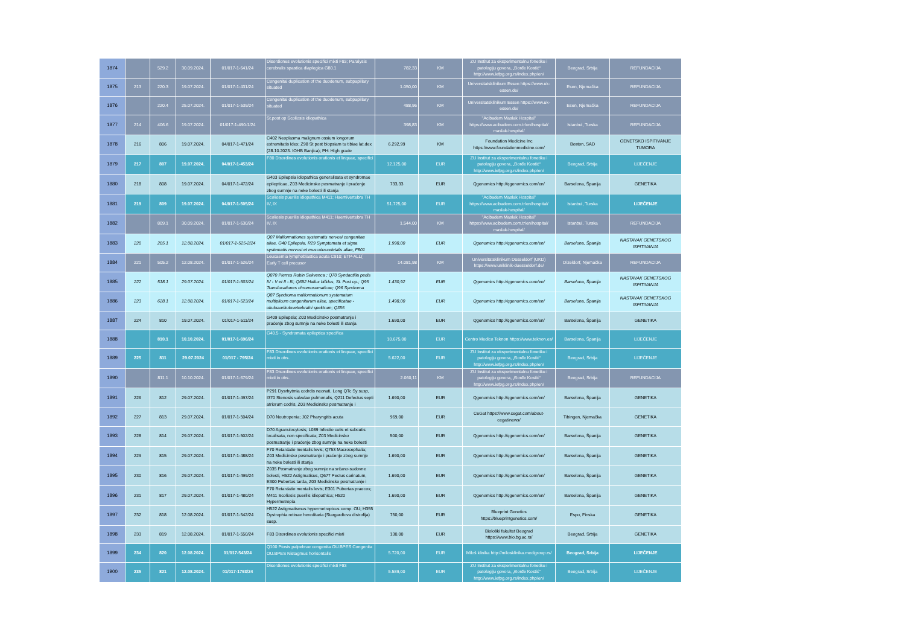| 1874 | | 529.2 | 30.09.2024. | 01/017-1-641/24 | Disordiones evolutionis specifici mixti F83; Paralysis cerebralis spastica diaplegica G80.1 | 782,33 | KM | ZU Institut za eksperimentalnu fonetiku i patologiju govora, „Đorđe Kostić“ http://www.iefpg.org.rs/index.php/en/ | Beograd, Srbija | REFUNDACIJA |
| 1875 | 213 | 220.3 | 19.07.2024. | 01/017-1-431/24 | Congenital duplication of the duodenum, subpapillary situated | 1.050,00 | KM | Universitatsklinikum Essen https://www.uk-essen.de/ | Esen, Njemačka | REFUNDACIJA |
| 1876 | | 220.4 | 25.07.2024. | 01/017-1-539/24 | Congenital duplication of the duodenum, subpapillary situated | 488,96 | KM | Universitatsklinikum Essen https://www.uk-essen.de/ | Esen, Njemačka | REFUNDACIJA |
| 1877 | 214 | 406.6 | 19.07.2024. | 01/017-1-490-1/24 | St.post op Scoliosis idiopathica | 398,83 | KM | "Acibadem Maslak Hospital" https://www.acibadem.com.tr/en/hospital/ maslak-hospital/ | Istanbul, Turska | REFUNDACIJA |
| 1878 | 216 | 806 | 19.07.2024. | 04/017-1-471/24 | C402 Neoplasma malignum ossium longorum extremitatis Idex; Z98 St post biopsiam tu tibiae lat.dex (28.10.2023. IOHB Banjica); PH: High grade | 6.292,99 | KM | Foundation Medicine Inc https://www.foundationmedicine.com/ | Boston, SAD | GENETSKO ISPITIVANJE TUMORA |
| 1879 | 217 | 807 | 19.07.2024. | 04/017-1-453/24 | F80 Disordines evolutionis orationis et linquae, specifici | 12.125,00 | EUR | ZU Institut za eksperimentalnu fonetiku i patologiju govora, „Đorđe Kostić“ http://www.iefpg.org.rs/index.php/en/ | Beograd, Srbija | LIJEČENJE |
| 1880 | 218 | 808 | 19.07.2024. | 04/017-1-472/24 | G403 Epilepsia idiopathica generalisata et syndromae epilepticae, Z03 Medicinsko posmatranje i praćenje zbog sumnje na neke bolesti ili stanja | 733,33 | EUR | Qgenomics http://qgenomics.com/en/ | Barselona, Španija | GENETIKA |
| 1881 | 219 | 809 | 19.07.2024. | 04/017-1-505/24 | Scoliosis puerilis idiopathica M411; Haemivertebra TH IV, IX | 51.725,00 | EUR | "Acibadem Maslak Hospital" https://www.acibadem.com.tr/en/hospital/ maslak-hospital/ | Istanbul, Turska | LIJEČENJE |
| 1882 | | 809.1 | 30.09.2024. | 01/017-1-630/24 | Scoliosis puerilis idiopathica M411; Haemivertebra TH IV, IX | 1.544,00 | KM | "Acibadem Maslak Hospital" https://www.acibadem.com.tr/en/hospital/ maslak-hospital/ | Istanbul, Turska | REFUNDACIJA |
| 1883 | 220 | 205.1 | 12.08.2024. | 01/017-1-525-2/24 | Q07 Malformationes systematis nervosi congenitae aliae, G40 Epilepsia, R29 Symptomata et signa systematis nervosi et musculosceletalis aliae, F801 | 1.998,00 | EUR | Qgenomics http://qgenomics.com/en/ | Barselona, Španija | NASTAVAK GENETSKOG ISPITIVANJA |
| 1884 | 221 | 505.2 | 12.08.2024. | 01/017-1-526/24 | Leucaemia lymphoblastica acuta C910; ETP-ALL( Early T cell precusor | 14.081,98 | KM | Universitätsklinikum Düsseldorf (UKD) https://www.uniklinik-duesseldorf.de/ | Dizeldorf, Njemačka | REFUNDACIJA |
| 1885 | 222 | 518.1 | 29.07.2024. | 01/017-1-503/24 | Q870 Pierres Robin Sekvenca ; Q70 Syndactilia pedis IV - V et II - III; Q692 Hallux bifidus, St. Post op.; Q95 Translocationes chromosomaticae; Q96 Syndroma | 1.430,92 | EUR | Qgenomics http://qgenomics.com/en/ | Barselona, Španija | NASTAVAK GENETSKOG ISPITIVANJA |
| 1886 | 223 | 628.1 | 12.08.2024. | 01/017-1-523/24 | Q87 Syndroma malformationum systematum multiplicum congenitarum aliae, specificatae - okuloaurikulovetrebralni spektrum; Q355 | 1.498,00 | EUR | Qgenomics http://qgenomics.com/en/ | Barselona, Španija | NASTAVAK GENETSKOG ISPITIVANJA |
| 1887 | 224 | 810 | 19.07.2024. | 01/017-1-511/24 | G409 Epilepsia; Z03 Medicinsko posmatranje i praćenje zbog sumnje na neke bolesti ili stanja | 1.690,00 | EUR | Qgenomics http://qgenomics.com/en/ | Barselona, Španija | GENETIKA |
| 1888 | | 810.1 | 10.10.2024. | 01/017-1-696/24 | G40.5 - Syndromata epileptica specifica | 10.675,00 | EUR | Centro Medico Teknon https://www.teknon.es/ | Barselona, Španija | LIJEČENJE |
| 1889 | 225 | 811 | 29.07.2024 | 01/017 - 795/24 | F83 Disordines evolutionis orationis et linquae, specifici mixti in obs. | 5.622,00 | EUR | ZU Institut za eksperimentalnu fonetiku i patologiju govora, „Đorđe Kostić“ http://www.iefpg.org.rs/index.php/en/ | Beograd, Srbija | LIJEČENJE |
| 1890 | | 811.1 | 10.10.2024. | 01/017-1-679/24 | F83 Disordines evolutionis orationis et linquae, specifici mixti in obs. | 2.060,11 | KM | ZU Institut za eksperimentalnu fonetiku i patologiju govora, „Đorđe Kostić“ http://www.iefpg.org.rs/index.php/en/ | Beograd, Srbija | REFUNDACIJA |
| 1891 | 226 | 812 | 29.07.2024. | 01/017-1-497/24 | P291 Dysrhytmia codrdis neonati, Long QTc Sy susp, I370 Stenosis valvulae pulmonalis, Q211 Defectus septi atriorum codris, Z03 Medicinsko posmatranje i | 1.690,00 | EUR | Qgenomics http://qgenomics.com/en/ | Barselona, Španija | GENETIKA |
| 1892 | 227 | 813 | 29.07.2024. | 01/017-1-504/24 | D70 Neutropenia; J02 Pharyngitis acuta | 969,00 | EUR | CeGat https://www.cegat.com/about-cegat/news/ | Tibingen, Njemačka | GENETIKA |
| 1893 | 228 | 814 | 29.07.2024. | 01/017-1-502/24 | D70 Agranulocytosis; L089 Infectio cutis et subcutis localisata, non specificata; Z03 Medicinsko posmatranje i praćenje zbog sumnje na neke bolesti | 500,00 | EUR | Qgenomics http://qgenomics.com/en/ | Barselona, Španija | GENETIKA |
| 1894 | 229 | 815 | 29.07.2024. | 01/017-1-488/24 | F70 Retardatio mentalis levis; Q753 Macrocephalia; Z03 Medicinsko posmatranje i praćenje zbog sumnje na neke bolesti ili stanja | 1.690,00 | EUR | Qgenomics http://qgenomics.com/en/ | Barselona, Španija | GENETIKA |
| 1895 | 230 | 816 | 29.07.2024. | 01/017-1-499/24 | Z035 Posmatranje zbog sumnje na srčano-sudovne bolesti, H522 Astigmatisus, Q677 Pectus carinatum, E300 Pubertas tarda, Z03 Medicinsko posmatranje i | 1.690,00 | EUR | Qgenomics http://qgenomics.com/en/ | Barselona, Španija | GENETIKA |
| 1896 | 231 | 817 | 29.07.2024. | 01/017-1-480/24 | F70 Retardatio mentalis levis; E301 Pubertas praecox; M411 Scoliosis puerilis idiopathica; H520 Hypermetropia | 1.690,00 | EUR | Qgenomics http://qgenomics.com/en/ | Barselona, Španija | GENETIKA |
| 1897 | 232 | 818 | 12.08.2024. | 01/017-1-542/24 | H522 Astigmatismus hypermetropicus comp. OU; H355 Dystrophia retinae hereditaria (Stargardtova distrofija) susp. | 750,00 | EUR | Blueprint Genetics https://blueprintgenetics.com/ | Espo, Finska | GENETIKA |
| 1898 | 233 | 819 | 12.08.2024. | 01/017-1-550/24 | F83 Disordines evolutionis specifici mixti | 130,00 | EUR | Biološki fakultet Beograd https://www.bio.bg.ac.rs/ | Beograd, Srbija | GENETIKA |
| 1899 | 234 | 820 | 12.08.2024. | 01/017-543/24 | Q100 Ptosis palpebrae congenita OU.BPES Congenita OU.BPES Nistagmus horisontalis | 5.720,00 | EUR | Miloš klinika http://milosklinika.medigroup.rs/ | Beograd, Srbija | LIJEČENJE |
| 1900 | 235 | 821 | 12.08.2024. | 01/017-1793/24 | Disordiones evolutionis specifici mixti F83 | 5.589,00 | EUR | ZU Institut za eksperimentalnu fonetiku i patologiju govora, „Đorđe Kostić“ http://www.iefpg.org.rs/index.php/en/ | Beograd, Srbija | LIJEČENJE |